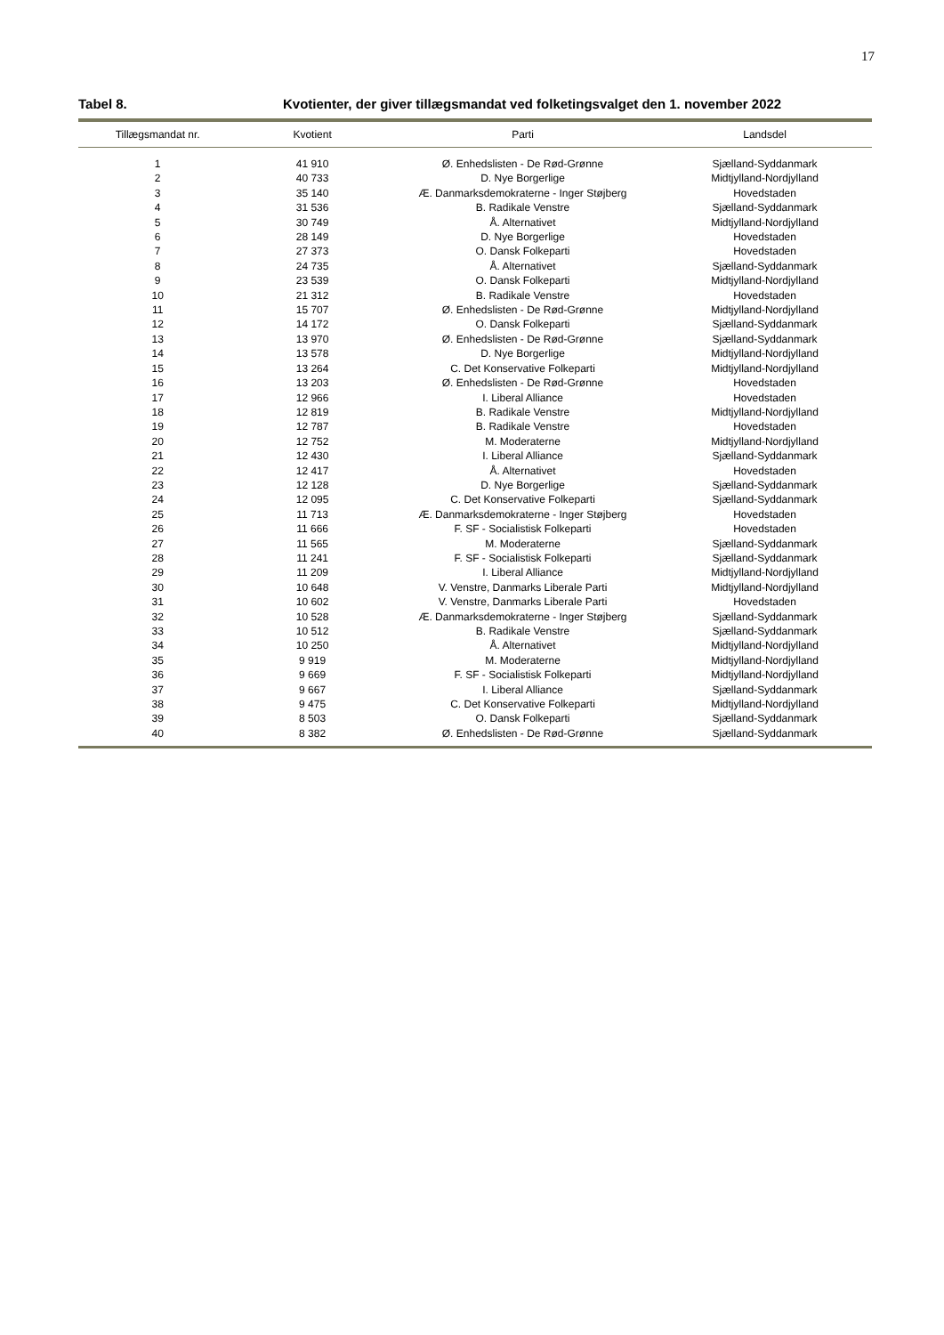17
Tabel 8. Kvotienter, der giver tillægsmandat ved folketingsvalget den 1. november 2022
| Tillægsmandat nr. | Kvotient | Parti | Landsdel |
| --- | --- | --- | --- |
| 1 | 41 910 | Ø. Enhedslisten - De Rød-Grønne | Sjælland-Syddanmark |
| 2 | 40 733 | D. Nye Borgerlige | Midtjylland-Nordjylland |
| 3 | 35 140 | Æ. Danmarksdemokraterne - Inger Støjberg | Hovedstaden |
| 4 | 31 536 | B. Radikale Venstre | Sjælland-Syddanmark |
| 5 | 30 749 | Å. Alternativet | Midtjylland-Nordjylland |
| 6 | 28 149 | D. Nye Borgerlige | Hovedstaden |
| 7 | 27 373 | O. Dansk Folkeparti | Hovedstaden |
| 8 | 24 735 | Å. Alternativet | Sjælland-Syddanmark |
| 9 | 23 539 | O. Dansk Folkeparti | Midtjylland-Nordjylland |
| 10 | 21 312 | B. Radikale Venstre | Hovedstaden |
| 11 | 15 707 | Ø. Enhedslisten - De Rød-Grønne | Midtjylland-Nordjylland |
| 12 | 14 172 | O. Dansk Folkeparti | Sjælland-Syddanmark |
| 13 | 13 970 | Ø. Enhedslisten - De Rød-Grønne | Sjælland-Syddanmark |
| 14 | 13 578 | D. Nye Borgerlige | Midtjylland-Nordjylland |
| 15 | 13 264 | C. Det Konservative Folkeparti | Midtjylland-Nordjylland |
| 16 | 13 203 | Ø. Enhedslisten - De Rød-Grønne | Hovedstaden |
| 17 | 12 966 | I. Liberal Alliance | Hovedstaden |
| 18 | 12 819 | B. Radikale Venstre | Midtjylland-Nordjylland |
| 19 | 12 787 | B. Radikale Venstre | Hovedstaden |
| 20 | 12 752 | M. Moderaterne | Midtjylland-Nordjylland |
| 21 | 12 430 | I. Liberal Alliance | Sjælland-Syddanmark |
| 22 | 12 417 | Å. Alternativet | Hovedstaden |
| 23 | 12 128 | D. Nye Borgerlige | Sjælland-Syddanmark |
| 24 | 12 095 | C. Det Konservative Folkeparti | Sjælland-Syddanmark |
| 25 | 11 713 | Æ. Danmarksdemokraterne - Inger Støjberg | Hovedstaden |
| 26 | 11 666 | F. SF - Socialistisk Folkeparti | Hovedstaden |
| 27 | 11 565 | M. Moderaterne | Sjælland-Syddanmark |
| 28 | 11 241 | F. SF - Socialistisk Folkeparti | Sjælland-Syddanmark |
| 29 | 11 209 | I. Liberal Alliance | Midtjylland-Nordjylland |
| 30 | 10 648 | V. Venstre, Danmarks Liberale Parti | Midtjylland-Nordjylland |
| 31 | 10 602 | V. Venstre, Danmarks Liberale Parti | Hovedstaden |
| 32 | 10 528 | Æ. Danmarksdemokraterne - Inger Støjberg | Sjælland-Syddanmark |
| 33 | 10 512 | B. Radikale Venstre | Sjælland-Syddanmark |
| 34 | 10 250 | Å. Alternativet | Midtjylland-Nordjylland |
| 35 | 9 919 | M. Moderaterne | Midtjylland-Nordjylland |
| 36 | 9 669 | F. SF - Socialistisk Folkeparti | Midtjylland-Nordjylland |
| 37 | 9 667 | I. Liberal Alliance | Sjælland-Syddanmark |
| 38 | 9 475 | C. Det Konservative Folkeparti | Midtjylland-Nordjylland |
| 39 | 8 503 | O. Dansk Folkeparti | Sjælland-Syddanmark |
| 40 | 8 382 | Ø. Enhedslisten - De Rød-Grønne | Sjælland-Syddanmark |